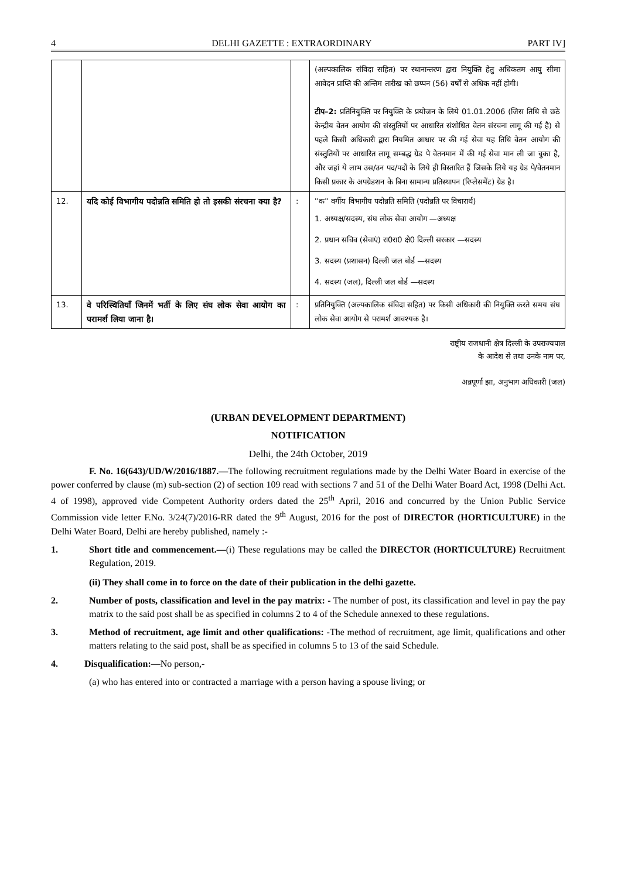4 DELHI GAZETTE : EXTRAORDINARY PART IV]
| | | | (अल्पकालिक संविदा सहित) पर स्थानान्तरण द्वारा नियुक्ति हेतु अधिकतम आयु सीमा आवेदन प्राप्ति की अन्तिम तारीख को छप्पन (56) वर्षों से अधिक नहीं होगी। टीप–2: प्रतिनियुक्ति पर नियुक्ति के प्रयोजन के लिये 01.01.2006 (जिस तिथि से छठे केन्द्रीय वेतन आयोग की संस्तुतियों पर आधारित संशोधित वेतन संरचना लागू की गई है) से पहले किसी अधिकारी द्वारा नियमित आधार पर की गई सेवा यह तिथि वेतन आयोग की संस्तुतियों पर आधारित लागू सम्बद्ध ग्रेड पे वेतनमान में की गई सेवा मान ली जा चुका है, और जहां ये लाभ उस/उन पद/पदों के लिये ही विस्तारित हैं जिसके लिये यह ग्रेड पे/वेतनमान किसी प्रकार के अपग्रेडशन के बिना सामान्य प्रतिस्थापन (रिप्लेसमेंट) ग्रेड है। |
| 12. | यदि कोई विभागीय पदोन्नति समिति हो तो इसकी संरचना क्या है? | : | ''क'' वर्गीय विभागीय पदोन्नति समिति (पदोन्नति पर विचारार्थ) 1. अध्यक्ष/सदस्य, संघ लोक सेवा आयोग —अध्यक्ष 2. प्रधान सचिव (सेवाएं) रा0रा0 क्षे0 दिल्ली सरकार —सदस्य 3. सदस्य (प्रशासन) दिल्ली जल बोर्ड —सदस्य 4. सदस्य (जल), दिल्ली जल बोर्ड —सदस्य |
| 13. | वे परिस्थितियाँ जिनमें भर्ती के लिए संघ लोक सेवा आयोग का परामर्श लिया जाना है। | : | प्रतिनियुक्ति (अल्पकालिक संविदा सहित) पर किसी अधिकारी की नियुक्ति करते समय संघ लोक सेवा आयोग से परामर्श आवश्यक है। |
राष्ट्रीय राजधानी क्षेत्र दिल्ली के उपराज्यपाल
के आदेश से तथा उनके नाम पर,
अन्नपूर्णा झा, अनुभाग अधिकारी (जल)
(URBAN DEVELOPMENT DEPARTMENT)
NOTIFICATION
Delhi, the 24th October, 2019
F. No. 16(643)/UD/W/2016/1887.—The following recruitment regulations made by the Delhi Water Board in exercise of the power conferred by clause (m) sub-section (2) of section 109 read with sections 7 and 51 of the Delhi Water Board Act, 1998 (Delhi Act. 4 of 1998), approved vide Competent Authority orders dated the 25<sup>th</sup> April, 2016 and concurred by the Union Public Service Commission vide letter F.No. 3/24(7)/2016-RR dated the 9<sup>th</sup> August, 2016 for the post of DIRECTOR (HORTICULTURE) in the Delhi Water Board, Delhi are hereby published, namely :-
1. Short title and commencement.—(i) These regulations may be called the DIRECTOR (HORTICULTURE) Recruitment Regulation, 2019.
(ii) They shall come in to force on the date of their publication in the delhi gazette.
2. Number of posts, classification and level in the pay matrix: - The number of post, its classification and level in pay the pay matrix to the said post shall be as specified in columns 2 to 4 of the Schedule annexed to these regulations.
3. Method of recruitment, age limit and other qualifications: -The method of recruitment, age limit, qualifications and other matters relating to the said post, shall be as specified in columns 5 to 13 of the said Schedule.
4. Disqualification:—No person,-
(a) who has entered into or contracted a marriage with a person having a spouse living; or